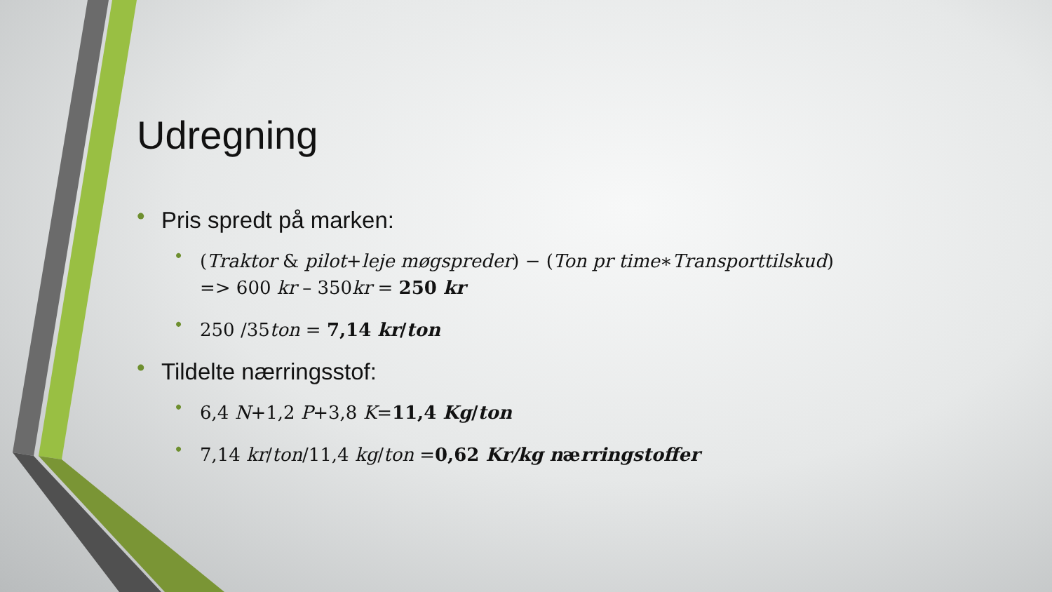Udregning
• Pris spredt på marken:
• (Traktor & pilot+leje møgspreder) − (Ton pr time∗Transporttilskud)
=> 600 kr – 350kr = 250 kr
• 250 /35ton = 7,14 kr/ton
• Tildelte nærringsstof:
• 6,4 N+1,2 P+3,8 K=11,4 Kg/ton
• 7,14 kr/ton/11,4 kg/ton =0,62 Kr/kg nærringstoffer